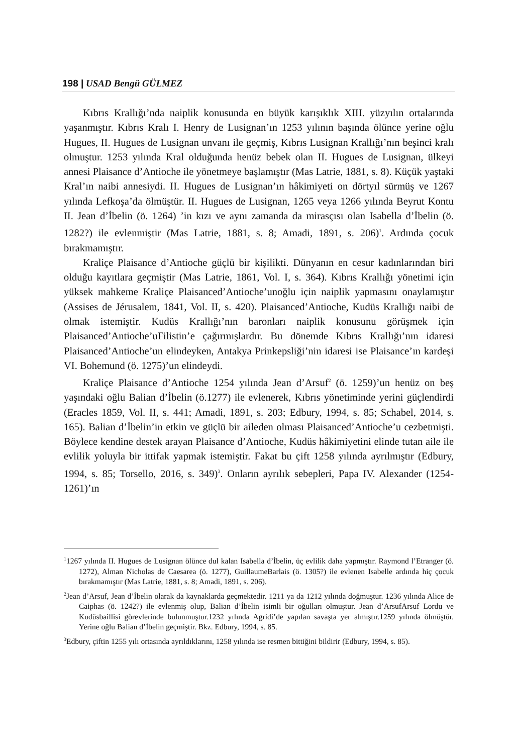198 | USAD Bengü GÜLMEZ
Kıbrıs Krallığı’nda naiplik konusunda en büyük karışıklık XIII. yüzyılın ortalarında yaşanmıştır. Kıbrıs Kralı I. Henry de Lusignan’ın 1253 yılının başında ölünce yerine oğlu Hugues, II. Hugues de Lusignan unvanı ile geçmiş, Kıbrıs Lusignan Krallığı’nın beşinci kralı olmuştur. 1253 yılında Kral olduğunda henüz bebek olan II. Hugues de Lusignan, ülkeyi annesi Plaisance d’Antioche ile yönetmeye başlamıştır (Mas Latrie, 1881, s. 8). Küçük yaştaki Kral’ın naibi annesiydi. II. Hugues de Lusignan’ın hâkimiyeti on dörtyıl sürmüş ve 1267 yılında Lefkoşa’da ölmüştür. II. Hugues de Lusignan, 1265 veya 1266 yılında Beyrut Kontu II. Jean d’İbelin (ö. 1264) ’in kızı ve aynı zamanda da mirasçısı olan Isabella d’İbelin (ö. 1282?) ile evlenmiştir (Mas Latrie, 1881, s. 8; Amadi, 1891, s. 206)<sup>1</sup>. Ardında çocuk bırakmamıştır.
Kraliçe Plaisance d’Antioche güçlü bir kişilikti. Dünyanın en cesur kadınlarından biri olduğu kayıtlara geçmiştir (Mas Latrie, 1861, Vol. I, s. 364). Kıbrıs Krallığı yönetimi için yüksek mahkeme Kraliçe Plaisanced’Antioche’unoğlu için naiplik yapmasını onaylamıştır (Assises de Jérusalem, 1841, Vol. II, s. 420). Plaisanced’Antioche, Kudüs Krallığı naibi de olmak istemiştir. Kudüs Krallığı’nın baronları naiplik konusunu görüşmek için Plaisanced’Antioche’uFilistin’e çağırmışlardır. Bu dönemde Kıbrıs Krallığı’nın idaresi Plaisanced’Antioche’un elindeyken, Antakya Prinkepsliği’nin idaresi ise Plaisance’ın kardeşi VI. Bohemund (ö. 1275)’un elindeydi.
Kraliçe Plaisance d’Antioche 1254 yılında Jean d’Arsuf<sup>2</sup> (ö. 1259)’un henüz on beş yaşındaki oğlu Balian d’İbelin (ö.1277) ile evlenerek, Kıbrıs yönetiminde yerini güçlendirdi (Eracles 1859, Vol. II, s. 441; Amadi, 1891, s. 203; Edbury, 1994, s. 85; Schabel, 2014, s. 165). Balian d’İbelin’in etkin ve güçlü bir aileden olması Plaisanced’Antioche’u cezbetmişti. Böylece kendine destek arayan Plaisance d’Antioche, Kudüs hâkimiyetini elinde tutan aile ile evlilik yoluyla bir ittifak yapmak istemiştir. Fakat bu çift 1258 yılında ayrılmıştır (Edbury, 1994, s. 85; Torsello, 2016, s. 349)<sup>3</sup>. Onların ayrılık sebepleri, Papa IV. Alexander (1254- 1261)’ın
<sup>1</sup> 1267 yılında II. Hugues de Lusignan ölünce dul kalan Isabella d’İbelin, üç evlilik daha yapmıştır. Raymond l’Etranger (ö. 1272), Alman Nicholas de Caesarea (ö. 1277), GuillaumeBarlais (ö. 1305?) ile evlenen Isabelle ardında hiç çocuk bırakmamıştır (Mas Latrie, 1881, s. 8; Amadi, 1891, s. 206).
<sup>2</sup> Jean d’Arsuf, Jean d’İbelin olarak da kaynaklarda geçmektedir. 1211 ya da 1212 yılında doğmuştur. 1236 yılında Alice de Caiphas (ö. 1242?) ile evlenmiş olup, Balian d’İbelin isimli bir oğulları olmuştur. Jean d’ArsufArsuf Lordu ve Kudüsbaillisi görevlerinde bulunmuştur.1232 yılında Agridi’de yapılan savaşta yer almıştır.1259 yılında ölmüştür. Yerine oğlu Balian d’İbelin geçmiştir. Bkz. Edbury, 1994, s. 85.
<sup>3</sup> Edbury, çiftin 1255 yılı ortasında ayrıldıklarını, 1258 yılında ise resmen bittiğini bildirir (Edbury, 1994, s. 85).